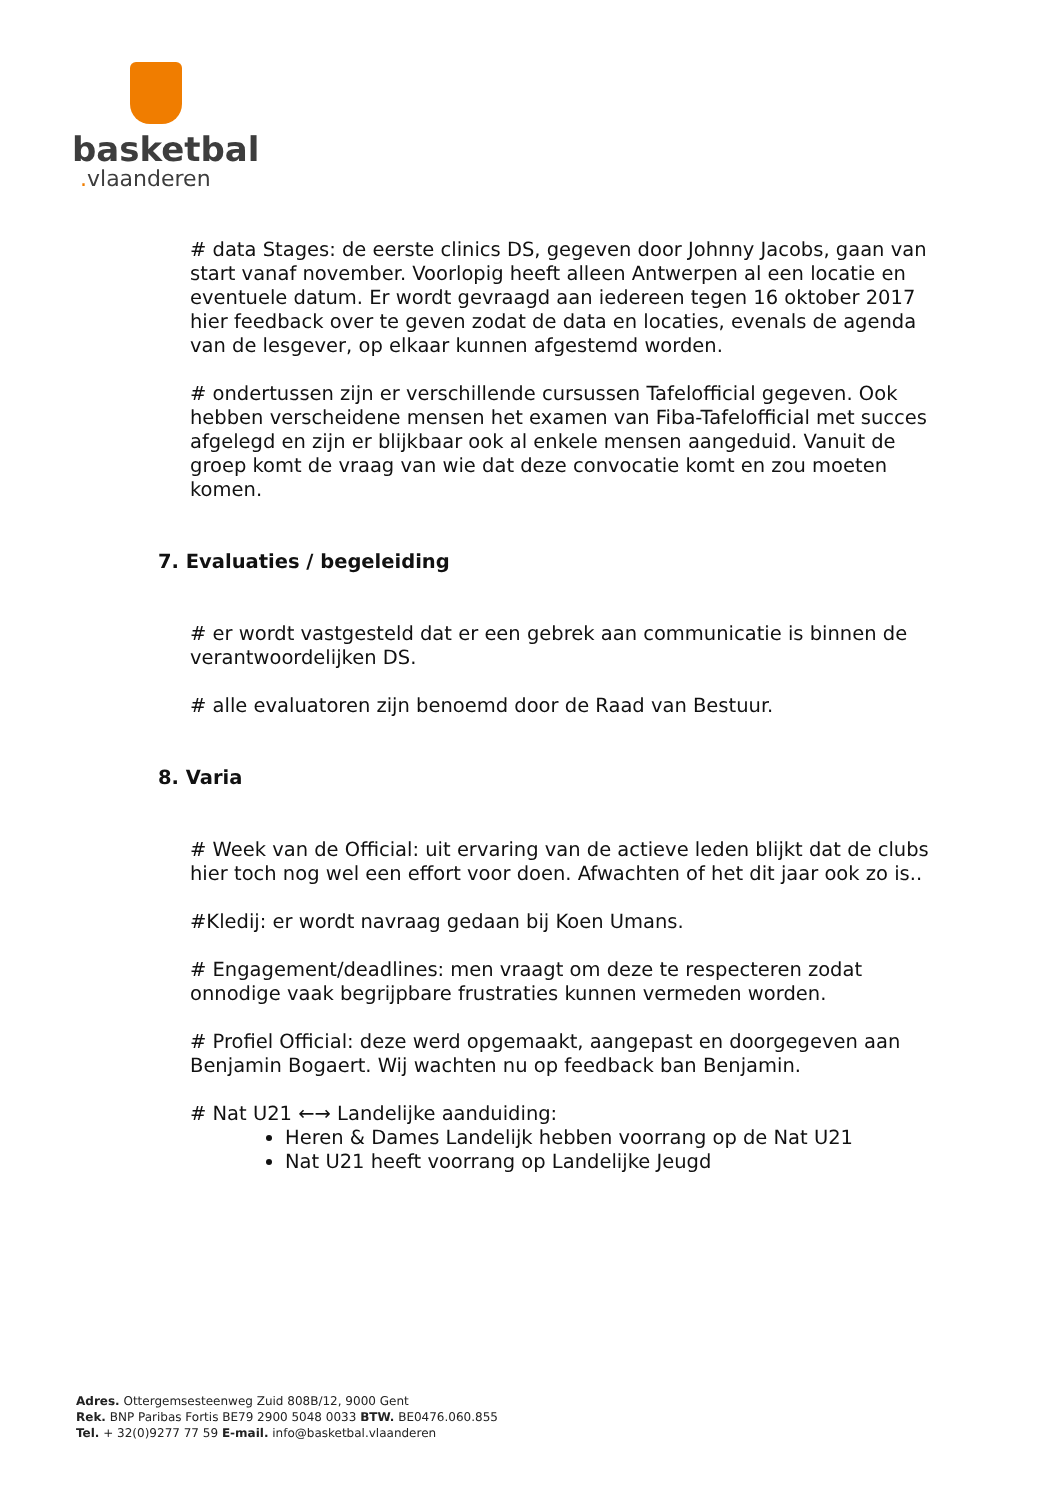basketbal
. vlaanderen
# data Stages: de eerste clinics DS, gegeven door Johnny Jacobs, gaan van start vanaf november. Voorlopig heeft alleen Antwerpen al een locatie en eventuele datum. Er wordt gevraagd aan iedereen tegen 16 oktober 2017 hier feedback over te geven zodat de data en locaties, evenals de agenda van de lesgever, op elkaar kunnen afgestemd worden.
# ondertussen zijn er verschillende cursussen Tafelofficial gegeven. Ook hebben verscheidene mensen het examen van Fiba-Tafelofficial met succes afgelegd en zijn er blijkbaar ook al enkele mensen aangeduid. Vanuit de groep komt de vraag van wie dat deze convocatie komt en zou moeten komen.
7. Evaluaties / begeleiding
# er wordt vastgesteld dat er een gebrek aan communicatie is binnen de verantwoordelijken DS.
# alle evaluatoren zijn benoemd door de Raad van Bestuur.
8. Varia
# Week van de Official: uit ervaring van de actieve leden blijkt dat de clubs hier toch nog wel een effort voor doen. Afwachten of het dit jaar ook zo is..
#Kledij: er wordt navraag gedaan bij Koen Umans.
# Engagement/deadlines: men vraagt om deze te respecteren zodat onnodige vaak begrijpbare frustraties kunnen vermeden worden.
# Profiel Official: deze werd opgemaakt, aangepast en doorgegeven aan Benjamin Bogaert. Wij wachten nu op feedback ban Benjamin.
# Nat U21 ←→ Landelijke aanduiding:
Heren & Dames Landelijk hebben voorrang op de Nat U21
Nat U21 heeft voorrang op Landelijke Jeugd
Adres. Ottergemsesteenweg Zuid 808B/12, 9000 Gent
Rek. BNP Paribas Fortis BE79 2900 5048 0033 BTW. BE0476.060.855
Tel. + 32(0)9277 77 59 E-mail. info@basketbal.vlaanderen